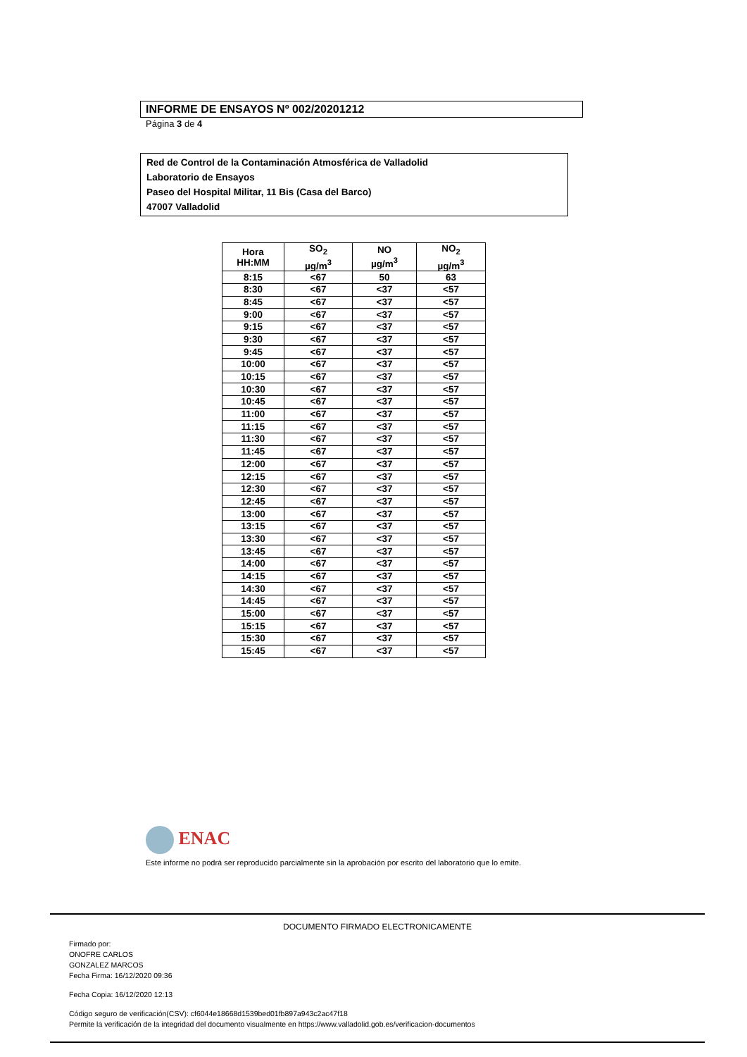INFORME DE ENSAYOS Nº 002/20201212
Página 3 de 4
Red de Control de la Contaminación Atmosférica de Valladolid
Laboratorio de Ensayos
Paseo del Hospital Militar, 11 Bis (Casa del Barco)
47007 Valladolid
| Hora HH:MM | SO<sub>2</sub> µg/m<sup>3</sup> | NO µg/m<sup>3</sup> | NO<sub>2</sub> µg/m<sup>3</sup> |
| --- | --- | --- | --- |
| 8:15 | <67 | 50 | 63 |
| 8:30 | <67 | <37 | <57 |
| 8:45 | <67 | <37 | <57 |
| 9:00 | <67 | <37 | <57 |
| 9:15 | <67 | <37 | <57 |
| 9:30 | <67 | <37 | <57 |
| 9:45 | <67 | <37 | <57 |
| 10:00 | <67 | <37 | <57 |
| 10:15 | <67 | <37 | <57 |
| 10:30 | <67 | <37 | <57 |
| 10:45 | <67 | <37 | <57 |
| 11:00 | <67 | <37 | <57 |
| 11:15 | <67 | <37 | <57 |
| 11:30 | <67 | <37 | <57 |
| 11:45 | <67 | <37 | <57 |
| 12:00 | <67 | <37 | <57 |
| 12:15 | <67 | <37 | <57 |
| 12:30 | <67 | <37 | <57 |
| 12:45 | <67 | <37 | <57 |
| 13:00 | <67 | <37 | <57 |
| 13:15 | <67 | <37 | <57 |
| 13:30 | <67 | <37 | <57 |
| 13:45 | <67 | <37 | <57 |
| 14:00 | <67 | <37 | <57 |
| 14:15 | <67 | <37 | <57 |
| 14:30 | <67 | <37 | <57 |
| 14:45 | <67 | <37 | <57 |
| 15:00 | <67 | <37 | <57 |
| 15:15 | <67 | <37 | <57 |
| 15:30 | <67 | <37 | <57 |
| 15:45 | <67 | <37 | <57 |
ENAC
Este informe no podrá ser reproducido parcialmente sin la aprobación por escrito del laboratorio que lo emite.
DOCUMENTO FIRMADO ELECTRONICAMENTE
Firmado por:
ONOFRE CARLOS
GONZALEZ MARCOS
Fecha Firma: 16/12/2020 09:36
Fecha Copia: 16/12/2020 12:13
Código seguro de verificación(CSV): cf6044e18668d1539bed01fb897a943c2ac47f18
Permite la verificación de la integridad del documento visualmente en https://www.valladolid.gob.es/verificacion-documentos